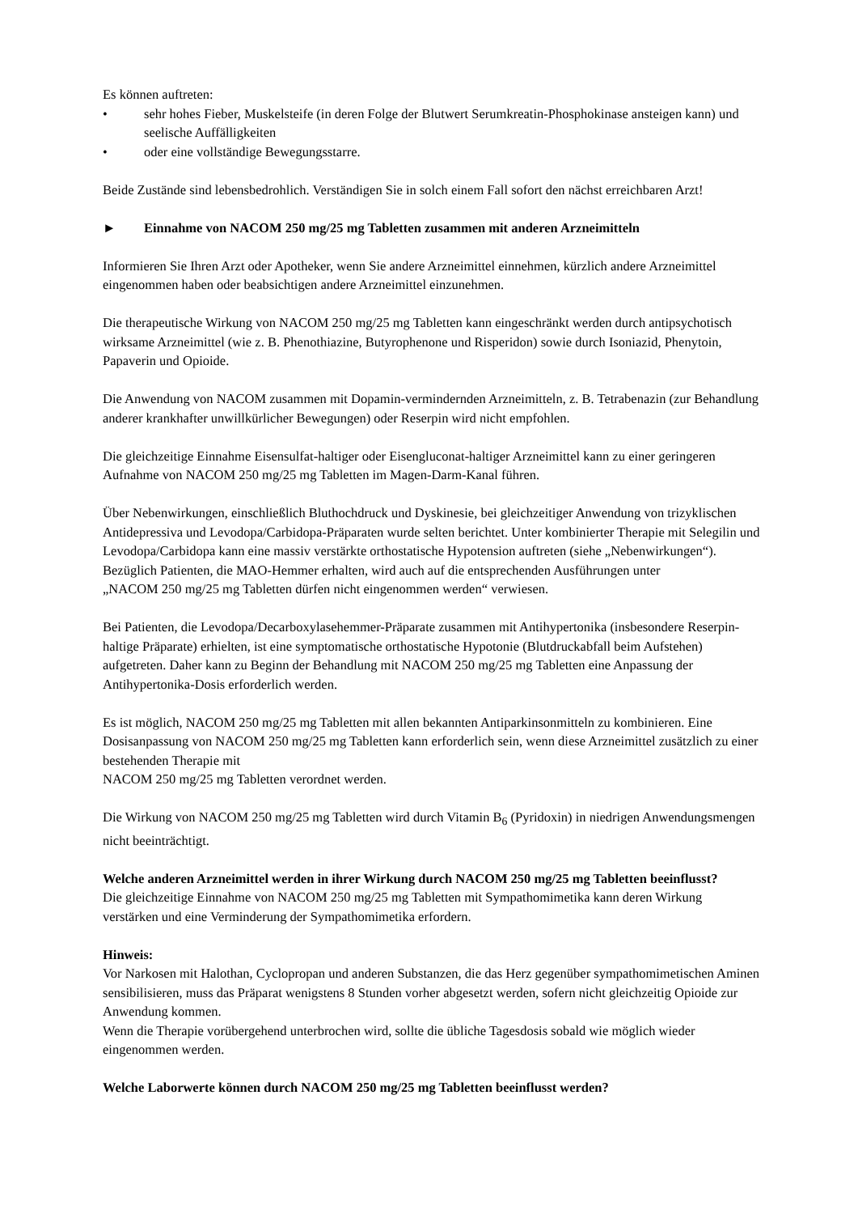Es können auftreten:
• sehr hohes Fieber, Muskelsteife (in deren Folge der Blutwert Serumkreatin-Phosphokinase ansteigen kann) und seelische Auffälligkeiten
• oder eine vollständige Bewegungsstarre.
Beide Zustände sind lebensbedrohlich. Verständigen Sie in solch einem Fall sofort den nächst erreichbaren Arzt!
► Einnahme von NACOM 250 mg/25 mg Tabletten zusammen mit anderen Arzneimitteln
Informieren Sie Ihren Arzt oder Apotheker, wenn Sie andere Arzneimittel einnehmen, kürzlich andere Arzneimittel eingenommen haben oder beabsichtigen andere Arzneimittel einzunehmen.
Die therapeutische Wirkung von NACOM 250 mg/25 mg Tabletten kann eingeschränkt werden durch antipsychotisch wirksame Arzneimittel (wie z. B. Phenothiazine, Butyrophenone und Risperidon) sowie durch Isoniazid, Phenytoin, Papaverin und Opioide.
Die Anwendung von NACOM zusammen mit Dopamin-vermindernden Arzneimitteln, z. B. Tetrabenazin (zur Behandlung anderer krankhafter unwillkürlicher Bewegungen) oder Reserpin wird nicht empfohlen.
Die gleichzeitige Einnahme Eisensulfat-haltiger oder Eisengluconat-haltiger Arzneimittel kann zu einer geringeren Aufnahme von NACOM 250 mg/25 mg Tabletten im Magen-Darm-Kanal führen.
Über Nebenwirkungen, einschließlich Bluthochdruck und Dyskinesie, bei gleichzeitiger Anwendung von trizyklischen Antidepressiva und Levodopa/Carbidopa-Präparaten wurde selten berichtet. Unter kombinierter Therapie mit Selegilin und Levodopa/Carbidopa kann eine massiv verstärkte orthostatische Hypotension auftreten (siehe „Nebenwirkungen“). Bezüglich Patienten, die MAO-Hemmer erhalten, wird auch auf die entsprechenden Ausführungen unter
„NACOM 250 mg/25 mg Tabletten dürfen nicht eingenommen werden“ verwiesen.
Bei Patienten, die Levodopa/Decarboxylasehemmer-Präparate zusammen mit Antihypertonika (insbesondere Reserpin-haltige Präparate) erhielten, ist eine symptomatische orthostatische Hypotonie (Blutdruckabfall beim Aufstehen) aufgetreten. Daher kann zu Beginn der Behandlung mit NACOM 250 mg/25 mg Tabletten eine Anpassung der Antihypertonika-Dosis erforderlich werden.
Es ist möglich, NACOM 250 mg/25 mg Tabletten mit allen bekannten Antiparkinsonmitteln zu kombinieren. Eine Dosisanpassung von NACOM 250 mg/25 mg Tabletten kann erforderlich sein, wenn diese Arzneimittel zusätzlich zu einer bestehenden Therapie mit
NACOM 250 mg/25 mg Tabletten verordnet werden.
Die Wirkung von NACOM 250 mg/25 mg Tabletten wird durch Vitamin B<sub>6</sub> (Pyridoxin) in niedrigen Anwendungsmengen nicht beeinträchtigt.
Welche anderen Arzneimittel werden in ihrer Wirkung durch NACOM 250 mg/25 mg Tabletten beeinflusst?
Die gleichzeitige Einnahme von NACOM 250 mg/25 mg Tabletten mit Sympathomimetika kann deren Wirkung verstärken und eine Verminderung der Sympathomimetika erfordern.
Hinweis:
Vor Narkosen mit Halothan, Cyclopropan und anderen Substanzen, die das Herz gegenüber sympathomimetischen Aminen sensibilisieren, muss das Präparat wenigstens 8 Stunden vorher abgesetzt werden, sofern nicht gleichzeitig Opioide zur Anwendung kommen.
Wenn die Therapie vorübergehend unterbrochen wird, sollte die übliche Tagesdosis sobald wie möglich wieder eingenommen werden.
Welche Laborwerte können durch NACOM 250 mg/25 mg Tabletten beeinflusst werden?